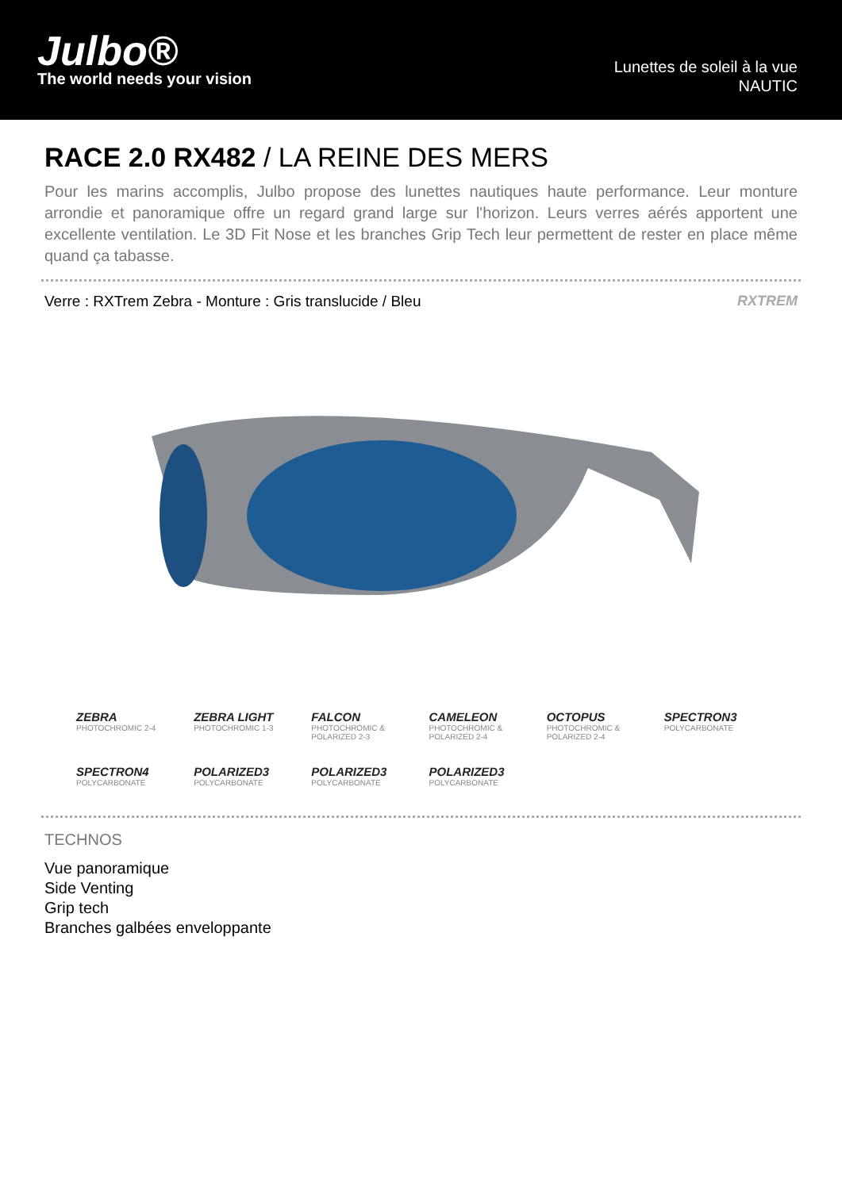Julbo®
The world needs your vision
Lunettes de soleil à la vue
NAUTIC
RACE 2.0 RX482 / LA REINE DES MERS
Pour les marins accomplis, Julbo propose des lunettes nautiques haute performance. Leur monture arrondie et panoramique offre un regard grand large sur l'horizon. Leurs verres aérés apportent une excellente ventilation. Le 3D Fit Nose et les branches Grip Tech leur permettent de rester en place même quand ça tabasse.
Verre : RXTrem Zebra - Monture : Gris translucide / Bleu RXTREM
ZEBRA
PHOTOCHROMIC 2-4
ZEBRA LIGHT
PHOTOCHROMIC 1-3
FALCON
PHOTOCHROMIC & POLARIZED 2-3
CAMELEON
PHOTOCHROMIC & POLARIZED 2-4
OCTOPUS
PHOTOCHROMIC & POLARIZED 2-4
SPECTRON3
POLYCARBONATE
SPECTRON4
POLYCARBONATE
POLARIZED3
POLYCARBONATE
POLARIZED3
POLYCARBONATE
POLARIZED3
POLYCARBONATE
TECHNOS
Vue panoramique
Side Venting
Grip tech
Branches galbées enveloppante